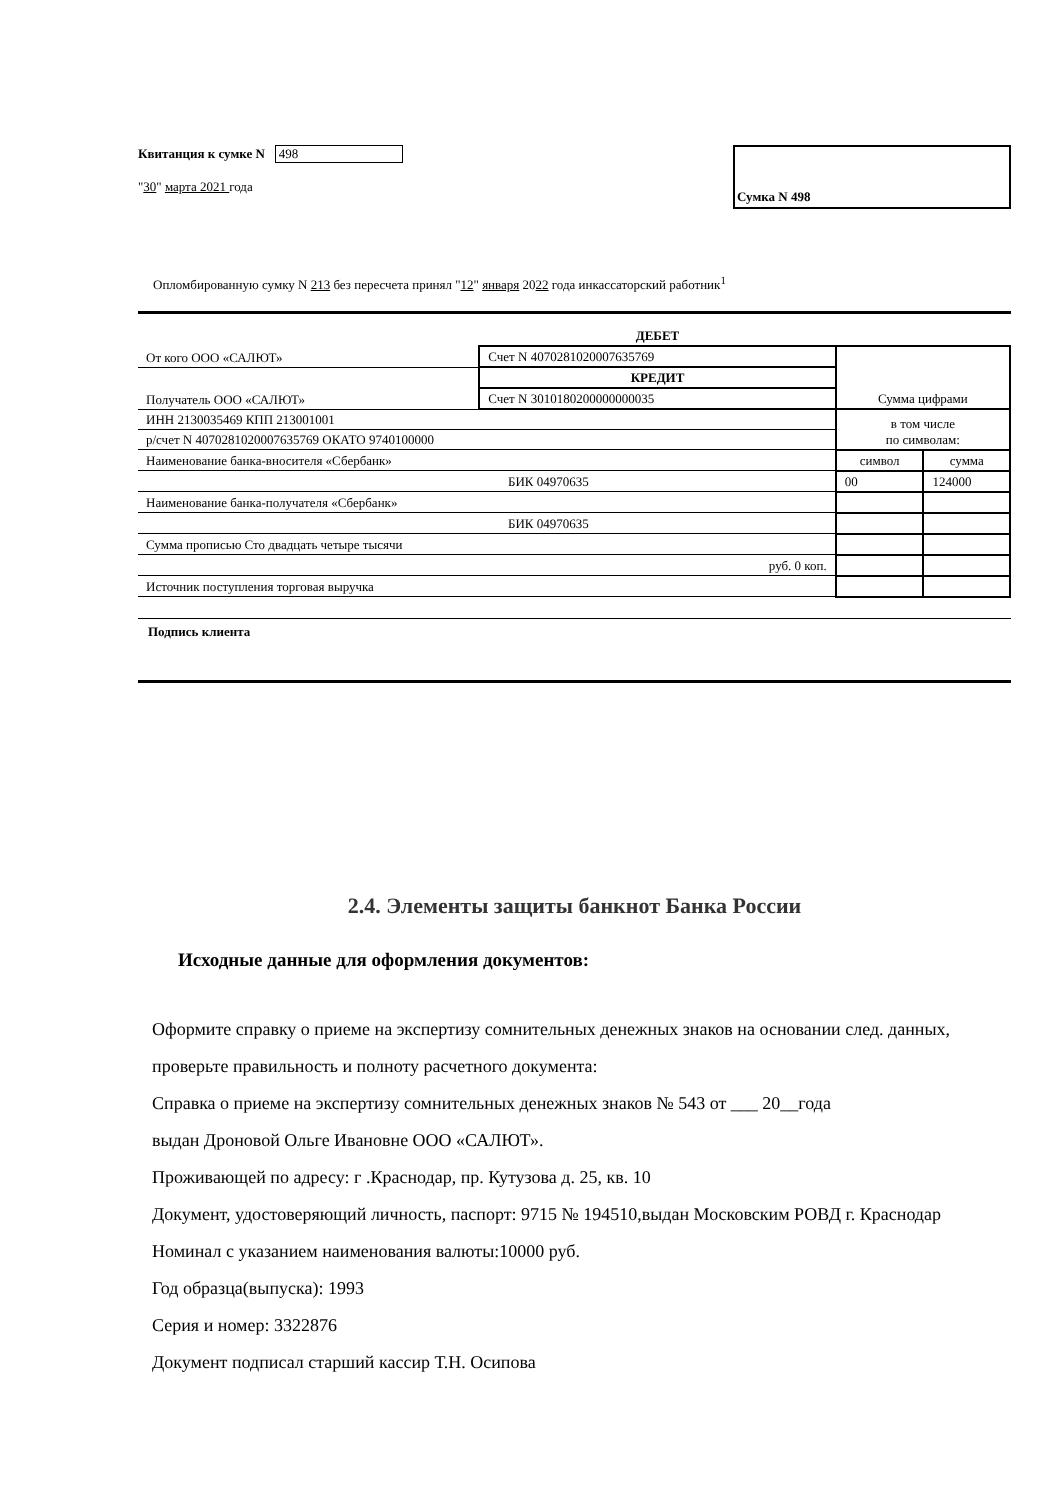Квитанция к сумке N 498
"30" марта 2021 года
Сумка N 498
Опломбированную сумку N 213 без пересчета принял "12" января 2022 года инкассаторский работник<sup>1</sup>
| | ДЕБЕТ | | |
| От кого ООО «САЛЮТ» | Счет N 40702810200076357​69 | Сумма цифрами | |
| | КРЕДИТ | | |
| Получатель ООО «САЛЮТ» | Счет N 30101802000000000​35 | | |
| ИНН 2130035469 КПП 213001001 | | в том числе по символам: | |
| р/счет N 40702810200076357​69 ОКАТО 9740100000 | | | |
| Наименование банка-вносителя «Сбербанк» | | символ | сумма |
| БИК 04970635 | | 00 | 124000 |
| Наименование банка-получателя «Сбербанк» | | | |
| БИК 04970635 | | | |
| Сумма прописью Сто двадцать четыре тысячи | | | |
| руб. 0 коп. | | | |
| Источник поступления торговая выручка | | | |
Подпись клиента
2.4. Элементы защиты банкнот Банка России
Исходные данные для оформления документов:
Оформите справку о приеме на экспертизу сомнительных денежных знаков на основании след. данных, проверьте правильность и полноту расчетного документа:
Справка о приеме на экспертизу сомнительных денежных знаков № 543 от ___ 20__года
выдан Дроновой Ольге Ивановне ООО «САЛЮТ».
Проживающей по адресу: г .Краснодар, пр. Кутузова д. 25, кв. 10
Документ, удостоверяющий личность, паспорт: 9715 № 194510,выдан Московским РОВД г. Краснодар
Номинал с указанием наименования валюты:10000 руб.
Год образца(выпуска): 1993
Серия и номер: 3322876
Документ подписал старший кассир Т.Н. Осипова